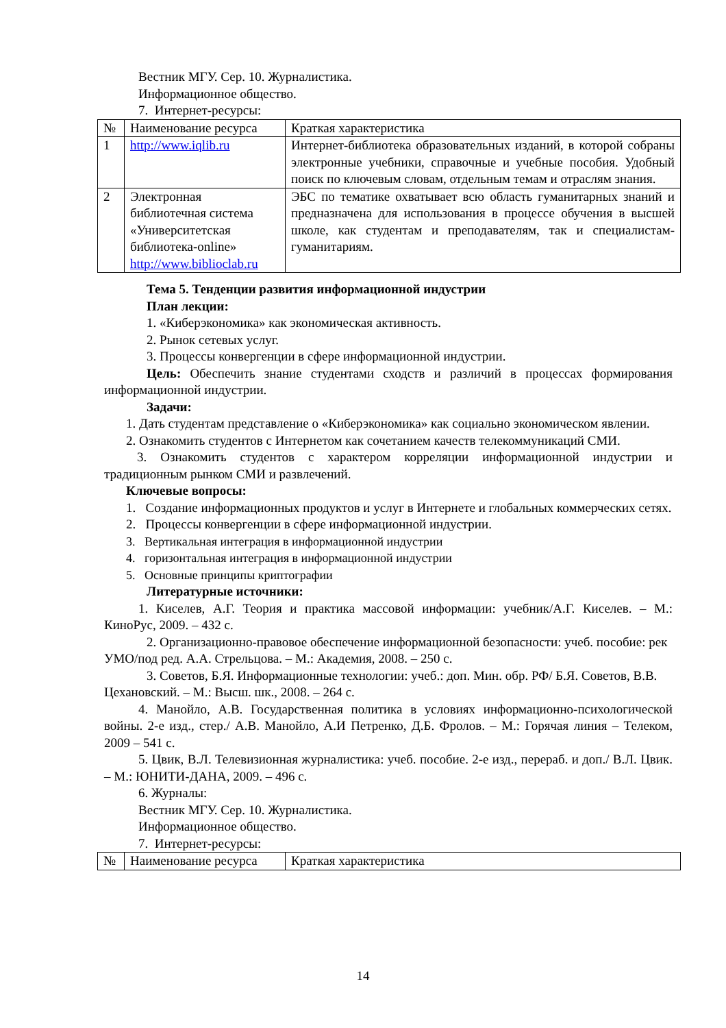Вестник МГУ. Сер. 10. Журналистика.
Информационное общество.
7. Интернет-ресурсы:
| № | Наименование ресурса | Краткая характеристика |
| 1 | http://www.iqlib.ru | Интернет-библиотека образовательных изданий, в которой собраны электронные учебники, справочные и учебные пособия. Удобный поиск по ключевым словам, отдельным темам и отраслям знания. |
| 2 | Электронная библиотечная система «Университетская библиотека-online» http://www.biblioclab.ru | ЭБС по тематике охватывает всю область гуманитарных знаний и предназначена для использования в процессе обучения в высшей школе, как студентам и преподавателям, так и специалистам-гуманитариям. |
Тема 5. Тенденции развития информационной индустрии
План лекции:
1. «Киберэкономика» как экономическая активность.
2. Рынок сетевых услуг.
3. Процессы конвергенции в сфере информационной индустрии.
Цель: Обеспечить знание студентами сходств и различий в процессах формирования информационной индустрии.
Задачи:
1. Дать студентам представление о «Киберэкономика» как социально экономическом явлении.
2. Ознакомить студентов с Интернетом как сочетанием качеств телекоммуникаций СМИ.
3. Ознакомить студентов с характером корреляции информационной индустрии и традиционным рынком СМИ и развлечений.
Ключевые вопросы:
1. Создание информационных продуктов и услуг в Интернете и глобальных коммерческих сетях.
2. Процессы конвергенции в сфере информационной индустрии.
3. Вертикальная интеграция в информационной индустрии
4. горизонтальная интеграция в информационной индустрии
5. Основные принципы криптографии
Литературные источники:
1. Киселев, А.Г. Теория и практика массовой информации: учебник/А.Г. Киселев. – М.: КиноРус, 2009. – 432 с.
2. Организационно-правовое обеспечение информационной безопасности: учеб. пособие: рек УМО/под ред. А.А. Стрельцова. – М.: Академия, 2008. – 250 с.
3. Советов, Б.Я. Информационные технологии: учеб.: доп. Мин. обр. РФ/ Б.Я. Советов, В.В. Цехановский. – М.: Высш. шк., 2008. – 264 с.
4. Манойло, А.В. Государственная политика в условиях информационно-психологической войны. 2-е изд., стер./ А.В. Манойло, А.И Петренко, Д.Б. Фролов. – М.: Горячая линия – Телеком, 2009 – 541 с.
5. Цвик, В.Л. Телевизионная журналистика: учеб. пособие. 2-е изд., перераб. и доп./ В.Л. Цвик. – М.: ЮНИТИ-ДАНА, 2009. – 496 с.
6. Журналы:
Вестник МГУ. Сер. 10. Журналистика.
Информационное общество.
7. Интернет-ресурсы:
| № | Наименование ресурса | Краткая характеристика |
14